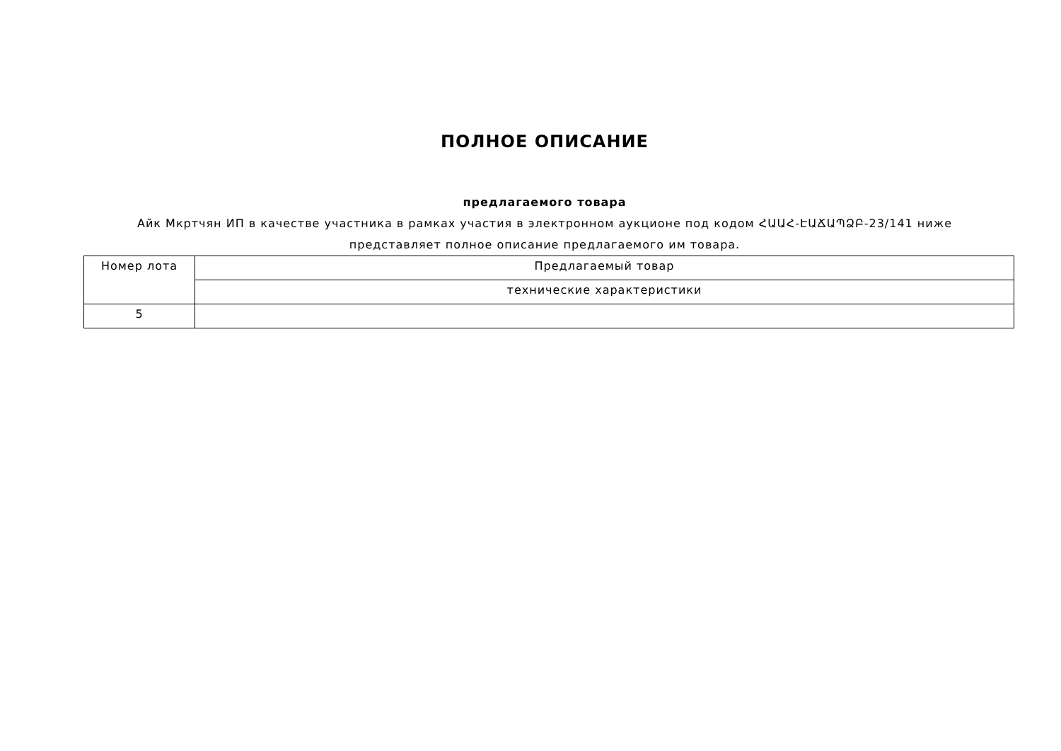ПОЛНОЕ ОПИСАНИЕ
предлагаемого товара
Айк Мкртчян ИП в качестве участника в рамках участия в электронном аукционе под кодом ՀԱԱՀ-ԷԱՃԱՊՁԲ-23/141 ниже представляет полное описание предлагаемого им товара.
| Номер лота | Предлагаемый товар |
| | технические характеристики |
| 5 | |